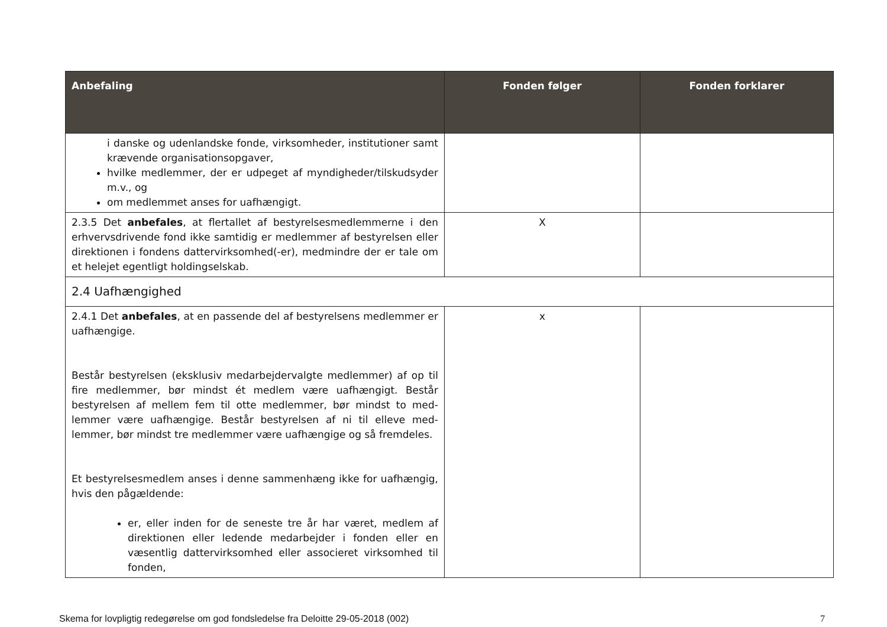| Anbefaling | Fonden følger | Fonden forklarer |
| --- | --- | --- |
| i danske og udenlandske fonde, virksomheder, institutioner samt krævende organisationsopgaver, hvilke medlemmer, der er udpeget af myndigheder/tilskuds­yder m.v., og om medlemmet anses for uafhængigt. | | |
| 2.3.5 Det anbefales , at flertallet af bestyrelsesmedlemmerne i den erhvervsdrivende fond ikke samtidig er medlemmer af bestyrelsen eller direktionen i fondens dattervirksomhed(-er), medmindre der er tale om et helejet egentligt holdingselskab. | X | |
| 2.4 Uafhængighed | | |
| 2.4.1 Det anbefales , at en passende del af bestyrelsens medlem­mer er uafhængige. Består bestyrelsen (eksklusiv medarbejdervalgte medlemmer) af op til fire medlemmer, bør mindst ét medlem være uafhængigt. Består bestyrelsen af mellem fem til otte medlemmer, bør mindst to med­lemmer være uafhængige. Består bestyrelsen af ni til elleve med­lemmer, bør mindst tre medlemmer være uafhængige og så frem­deles. Et bestyrelsesmedlem anses i denne sammenhæng ikke for uaf­hængig, hvis den pågældende: er, eller inden for de seneste tre år har været, medlem af direktionen eller ledende medarbejder i fonden eller en væsentlig dattervirksomhed eller associeret virksomhed til fonden, | x | |
Skema for lovpligtig redegørelse om god fondsledelse fra Deloitte 29-05-2018 (002) 7